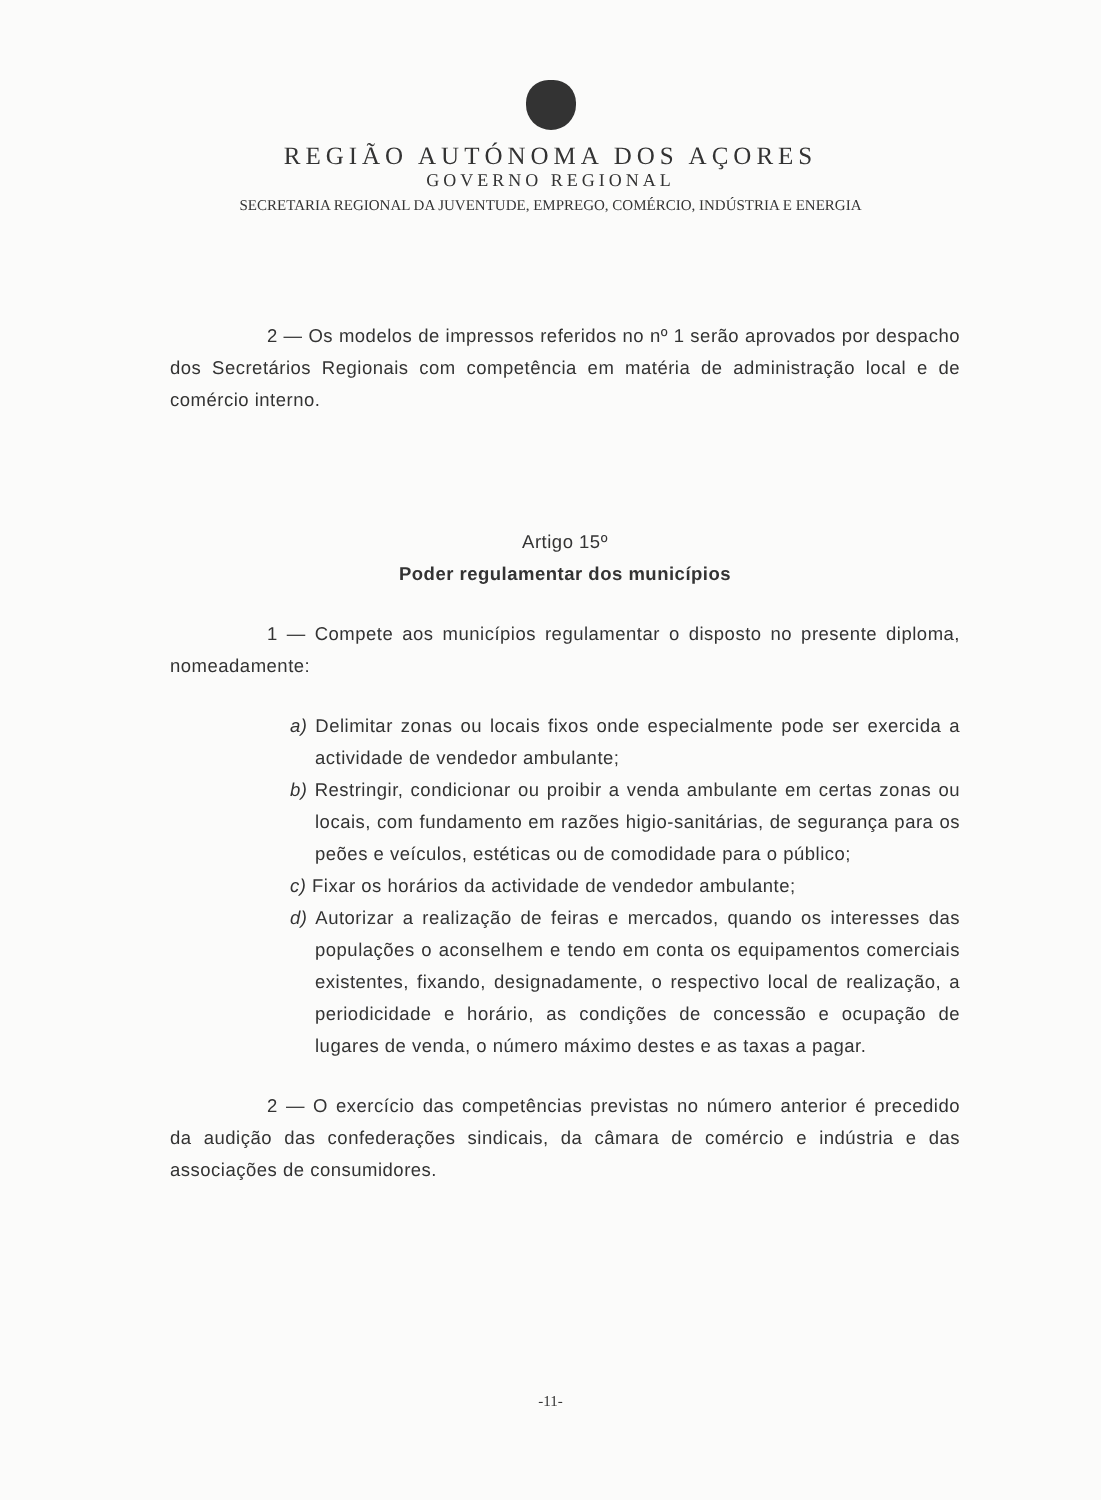REGIÃO AUTÓNOMA DOS AÇORES
GOVERNO REGIONAL
SECRETARIA REGIONAL DA JUVENTUDE, EMPREGO, COMÉRCIO, INDÚSTRIA E ENERGIA
2 — Os modelos de impressos referidos no nº 1 serão aprovados por despacho dos Secretários Regionais com competência em matéria de administração local e de comércio interno.
Artigo 15º
Poder regulamentar dos municípios
1 — Compete aos municípios regulamentar o disposto no presente diploma, nomeadamente:
a) Delimitar zonas ou locais fixos onde especialmente pode ser exercida a actividade de vendedor ambulante;
b) Restringir, condicionar ou proibir a venda ambulante em certas zonas ou locais, com fundamento em razões higio-sanitárias, de segurança para os peões e veículos, estéticas ou de comodidade para o público;
c) Fixar os horários da actividade de vendedor ambulante;
d) Autorizar a realização de feiras e mercados, quando os interesses das populações o aconselhem e tendo em conta os equipamentos comerciais existentes, fixando, designadamente, o respectivo local de realização, a periodicidade e horário, as condições de concessão e ocupação de lugares de venda, o número máximo destes e as taxas a pagar.
2 — O exercício das competências previstas no número anterior é precedido da audição das confederações sindicais, da câmara de comércio e indústria e das associações de consumidores.
-11-